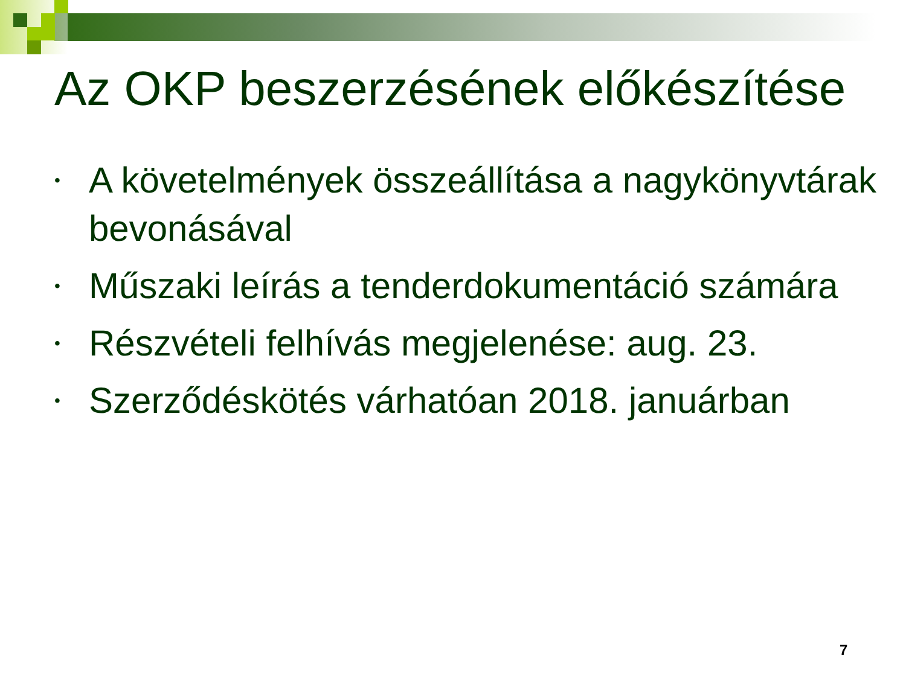Az OKP beszerzésének előkészítése
• A követelmények összeállítása a nagykönyvtárak bevonásával
• Műszaki leírás a tenderdokumentáció számára
• Részvételi felhívás megjelenése: aug. 23.
• Szerződéskötés várhatóan 2018. januárban
7